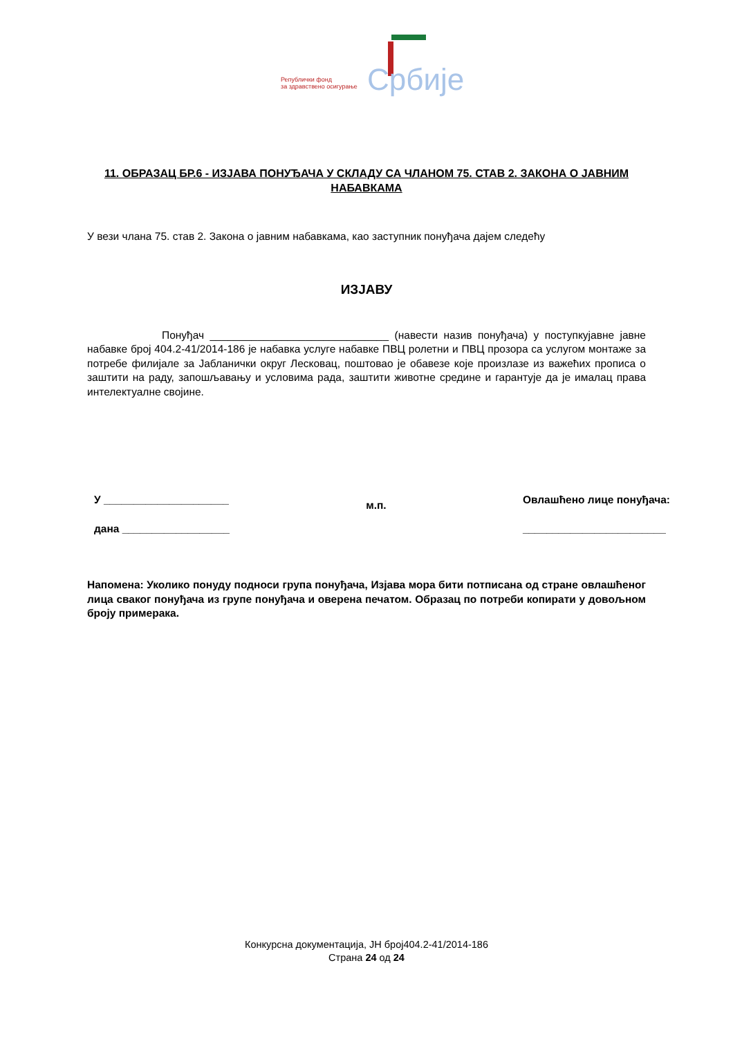Републички фонд
за здравствено осигурање
Србије
11. ОБРАЗАЦ БР.6 - ИЗЈАВА ПОНУЂАЧА У СКЛАДУ СА ЧЛАНОМ 75. СТАВ 2. ЗАКОНА О ЈАВНИМ НАБАВКАМА
У вези члана 75. став 2. Закона о јавним набавкама, као заступник понуђача дајем следећу
ИЗЈАВУ
Понуђач ______________________________ (навести назив понуђача) у поступкујавне јавне набавке број 404.2-41/2014-186 је набавка услуге набавке ПВЦ ролетни и ПВЦ прозора са услугом монтаже за потребе филијале за Јабланички округ Лесковац, поштовао је обавезе које произлазе из важећих прописа о заштити на раду, запошљавању и условима рада, заштити животне средине и гарантује да је ималац права интелектуалне својине.
У _____________________
дана __________________
м.п.
Овлашћено лице понуђача:
________________________
Напомена: Уколико понуду подноси група понуђача, Изјава мора бити потписана од стране овлашћеног лица сваког понуђача из групе понуђача и оверена печатом. Образац по потреби копирати у довољном броју примерака.
Конкурсна документација, ЈН број404.2-41/2014-186
Страна 24 од 24